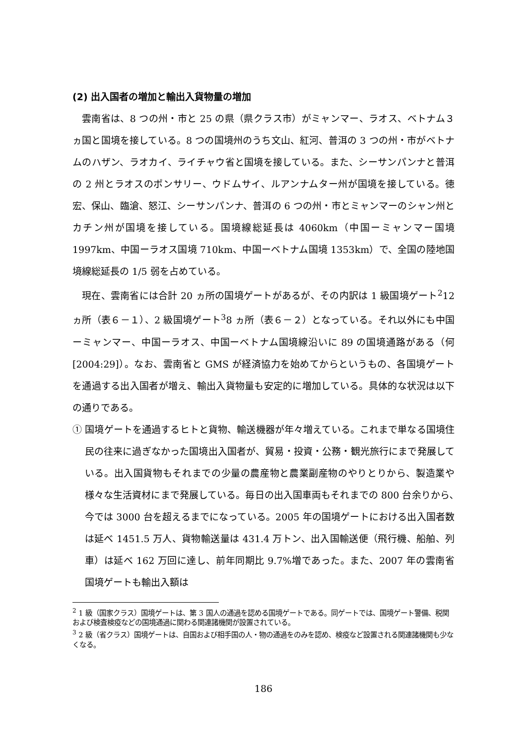(2) 出入国者の増加と輸出入貨物量の増加
雲南省は、8 つの州・市と 25 の県（県クラス市）がミャンマー、ラオス、ベトナム３ヵ国と国境を接している。8 つの国境州のうち文山、紅河、普洱の 3 つの州・市がベトナムのハザン、ラオカイ、ライチャウ省と国境を接している。また、シーサンパンナと普洱の 2 州とラオスのポンサリー、ウドムサイ、ルアンナムター州が国境を接している。徳宏、保山、臨滄、怒江、シーサンパンナ、普洱の 6 つの州・市とミャンマーのシャン州とカチン州が国境を接している。国境線総延長は 4060km（中国ーミャンマー国境 1997km、中国ーラオス国境 710km、中国ーベトナム国境 1353km）で、全国の陸地国境線総延長の 1/5 弱を占めている。
現在、雲南省には合計 20 ヵ所の国境ゲートがあるが、その内訳は 1 級国境ゲート<sup>2</sup>12 ヵ所（表６－１）、2 級国境ゲート<sup>3</sup>8 ヵ所（表６－２）となっている。それ以外にも中国ーミャンマー、中国ーラオス、中国ーベトナム国境線沿いに 89 の国境通路がある（何[2004:29]）。なお、雲南省と GMS が経済協力を始めてからというもの、各国境ゲートを通過する出入国者が増え、輸出入貨物量も安定的に増加している。具体的な状況は以下の通りである。
① 国境ゲートを通過するヒトと貨物、輸送機器が年々増えている。これまで単なる国境住民の往来に過ぎなかった国境出入国者が、貿易・投資・公務・観光旅行にまで発展している。出入国貨物もそれまでの少量の農産物と農業副産物のやりとりから、製造業や様々な生活資材にまで発展している。毎日の出入国車両もそれまでの 800 台余りから､今では 3000 台を超えるまでになっている。2005 年の国境ゲートにおける出入国者数は延べ 1451.5 万人、貨物輸送量は 431.4 万トン、出入国輸送便（飛行機、船舶、列車）は延べ 162 万回に達し、前年同期比 9.7%増であった。また、2007 年の雲南省国境ゲートも輸出入額は
<sup>2</sup> 1 級（国家クラス）国境ゲートは、第 3 国人の通過を認める国境ゲートである。同ゲートでは、国境ゲート警備、税関および検査検疫などの国境通過に関わる関連諸機関が設置されている。
<sup>3</sup> 2 級（省クラス）国境ゲートは、自国および相手国の人・物の通過をのみを認め、検疫など設置される関連諸機関も少なくなる。
186